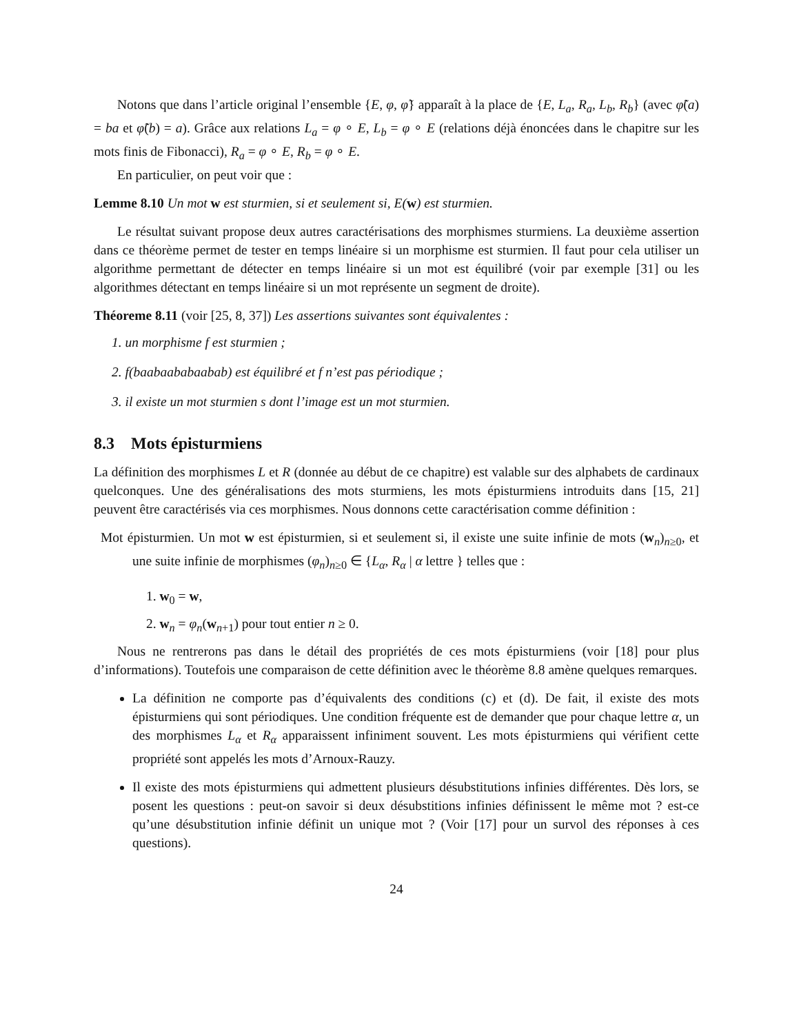Notons que dans l’article original l’ensemble {E, φ, φ̃} apparaît à la place de {E, L<sub>a</sub>, R<sub>a</sub>, L<sub>b</sub>, R<sub>b</sub>} (avec φ̃(a) = ba et φ̃(b) = a). Grâce aux relations L<sub>a</sub> = φ ∘ E, L<sub>b</sub> = φ ∘ E (relations déjà énoncées dans le chapitre sur les mots finis de Fibonacci), R<sub>a</sub> = φ ∘ E, R<sub>b</sub> = φ ∘ E.
En particulier, on peut voir que :
Lemme 8.10 Un mot w est sturmien, si et seulement si, E(w) est sturmien.
Le résultat suivant propose deux autres caractérisations des morphismes sturmiens. La deuxième assertion dans ce théorème permet de tester en temps linéaire si un morphisme est sturmien. Il faut pour cela utiliser un algorithme permettant de détecter en temps linéaire si un mot est équilibré (voir par exemple [31] ou les algorithmes détectant en temps linéaire si un mot représente un segment de droite).
Théoreme 8.11 (voir [25, 8, 37]) Les assertions suivantes sont équivalentes :
1. un morphisme f est sturmien ;
2. f(baabaababaabab) est équilibré et f n’est pas périodique ;
3. il existe un mot sturmien s dont l’image est un mot sturmien.
8.3 Mots épisturmiens
La définition des morphismes L et R (donnée au début de ce chapitre) est valable sur des alphabets de cardinaux quelconques. Une des généralisations des mots sturmiens, les mots épisturmiens introduits dans [15, 21] peuvent être caractérisés via ces morphismes. Nous donnons cette caractérisation comme définition :
Mot épisturmien. Un mot w est épisturmien, si et seulement si, il existe une suite infinie de mots (w<sub>n</sub>)<sub>n≥0</sub>, et une suite infinie de morphismes (φ<sub>n</sub>)<sub>n≥0</sub> ∈ {L<sub>α</sub>, R<sub>α</sub> | α lettre } telles que :
1. w<sub>0</sub> = w,
2. w<sub>n</sub> = φ<sub>n</sub>(w<sub>n+1</sub>) pour tout entier n ≥ 0.
Nous ne rentrerons pas dans le détail des propriétés de ces mots épisturmiens (voir [18] pour plus d’informations). Toutefois une comparaison de cette définition avec le théorème 8.8 amène quelques remarques.
La définition ne comporte pas d’équivalents des conditions (c) et (d). De fait, il existe des mots épisturmiens qui sont périodiques. Une condition fréquente est de demander que pour chaque lettre α, un des morphismes L<sub>α</sub> et R<sub>α</sub> apparaissent infiniment souvent. Les mots épisturmiens qui vérifient cette propriété sont appelés les mots d’Arnoux-Rauzy.
Il existe des mots épisturmiens qui admettent plusieurs désubstitutions infinies différentes. Dès lors, se posent les questions : peut-on savoir si deux désubstitions infinies définissent le même mot ? est-ce qu’une désubstitution infinie définit un unique mot ? (Voir [17] pour un survol des réponses à ces questions).
24